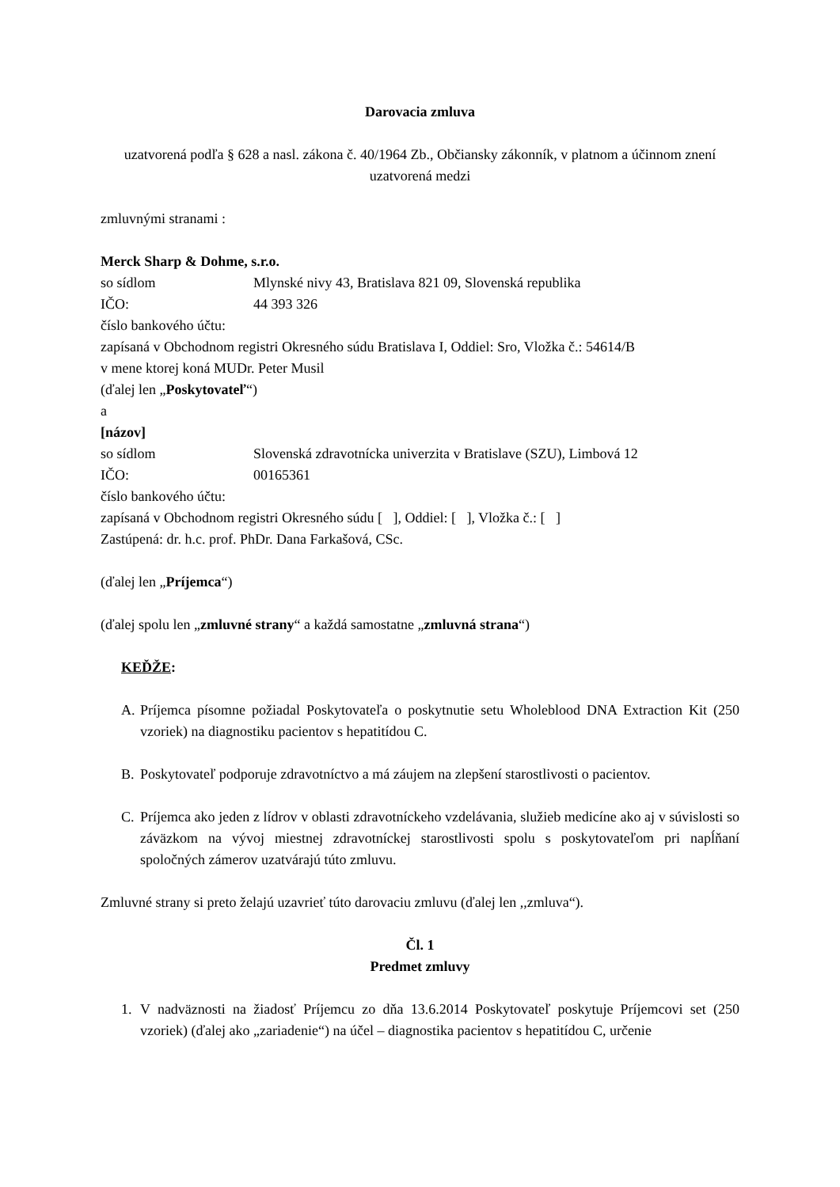Darovacia zmluva
uzatvorená podľa § 628 a nasl. zákona č. 40/1964 Zb., Občiansky zákonník, v platnom a účinnom znení
uzatvorená medzi
zmluvnými stranami :
Merck Sharp & Dohme, s.r.o.
so sídlom Mlynské nivy 43, Bratislava 821 09, Slovenská republika
IČO: 44 393 326
číslo bankového účtu:
zapísaná v Obchodnom registri Okresného súdu Bratislava I, Oddiel: Sro, Vložka č.: 54614/B
v mene ktorej koná MUDr. Peter Musil
(ďalej len „Poskytovateľ“)
a
[názov]
so sídlom Slovenská zdravotnícka univerzita v Bratislave (SZU), Limbová 12
IČO: 00165361
číslo bankového účtu:
zapísaná v Obchodnom registri Okresného súdu [ ], Oddiel: [ ], Vložka č.: [ ]
Zastúpená: dr. h.c. prof. PhDr. Dana Farkašová, CSc.
(ďalej len „Príjemca“)
(ďalej spolu len „zmluvné strany“ a každá samostatne „zmluvná strana“)
KEĎŽE:
A. Príjemca písomne požiadal Poskytovateľa o poskytnutie setu Wholeblood DNA Extraction Kit (250 vzoriek) na diagnostiku pacientov s hepatitídou C.
B. Poskytovateľ podporuje zdravotníctvo a má záujem na zlepšení starostlivosti o pacientov.
C. Príjemca ako jeden z lídrov v oblasti zdravotníckeho vzdelávania, služieb medicíne ako aj v súvislosti so záväzkom na vývoj miestnej zdravotníckej starostlivosti spolu s poskytovateľom pri napĺňaní spoločných zámerov uzatvárajú túto zmluvu.
Zmluvné strany si preto želajú uzavrieť túto darovaciu zmluvu (ďalej len ,,zmluva“).
Čl. 1
Predmet zmluvy
1. V nadväznosti na žiadosť Príjemcu zo dňa 13.6.2014 Poskytovateľ poskytuje Príjemcovi set (250 vzoriek) (ďalej ako „zariadenie“) na účel – diagnostika pacientov s hepatitídou C, určenie